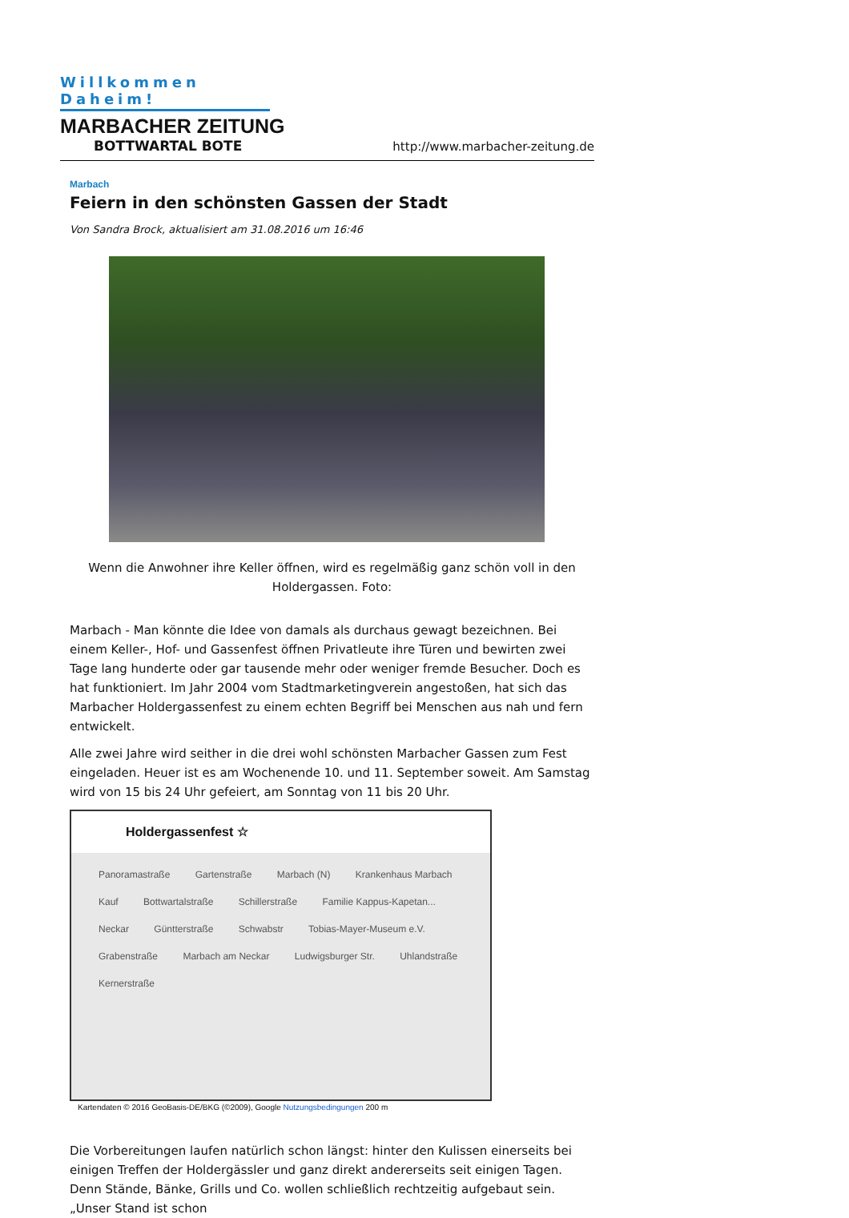Willkommen Daheim!
MARBACHER ZEITUNG
BOTTWARTAL BOTE
http://www.marbacher-zeitung.de
Marbach
Feiern in den schönsten Gassen der Stadt
Von Sandra Brock, aktualisiert am 31.08.2016 um 16:46
Wenn die Anwohner ihre Keller öffnen, wird es regelmäßig ganz schön voll in den Holdergassen. Foto:
Marbach - Man könnte die Idee von damals als durchaus gewagt bezeichnen. Bei einem Keller-, Hof- und Gassenfest öffnen Privatleute ihre Türen und bewirten zwei Tage lang hunderte oder gar tausende mehr oder weniger fremde Besucher. Doch es hat funktioniert. Im Jahr 2004 vom Stadtmarketingverein angestoßen, hat sich das Marbacher Holdergassenfest zu einem echten Begriff bei Menschen aus nah und fern entwickelt.
Alle zwei Jahre wird seither in die drei wohl schönsten Marbacher Gassen zum Fest eingeladen. Heuer ist es am Wochenende 10. und 11. September soweit. Am Samstag wird von 15 bis 24 Uhr gefeiert, am Sonntag von 11 bis 20 Uhr.
Holdergassenfest ☆
Panoramastraße Gartenstraße Marbach (N) Krankenhaus Marbach Kauf Bottwartalstraße Schillerstraße Familie Kappus-Kapetan... Neckar Güntterstraße Schwabstr Tobias-Mayer-Museum e.V. Grabenstraße Marbach am Neckar Ludwigsburger Str. Uhlandstraße Kernerstraße
Kartendaten © 2016 GeoBasis-DE/BKG (©2009), Google Nutzungsbedingungen 200 m
Die Vorbereitungen laufen natürlich schon längst: hinter den Kulissen einerseits bei einigen Treffen der Holdergässler und ganz direkt andererseits seit einigen Tagen. Denn Stände, Bänke, Grills und Co. wollen schließlich rechtzeitig aufgebaut sein. „Unser Stand ist schon